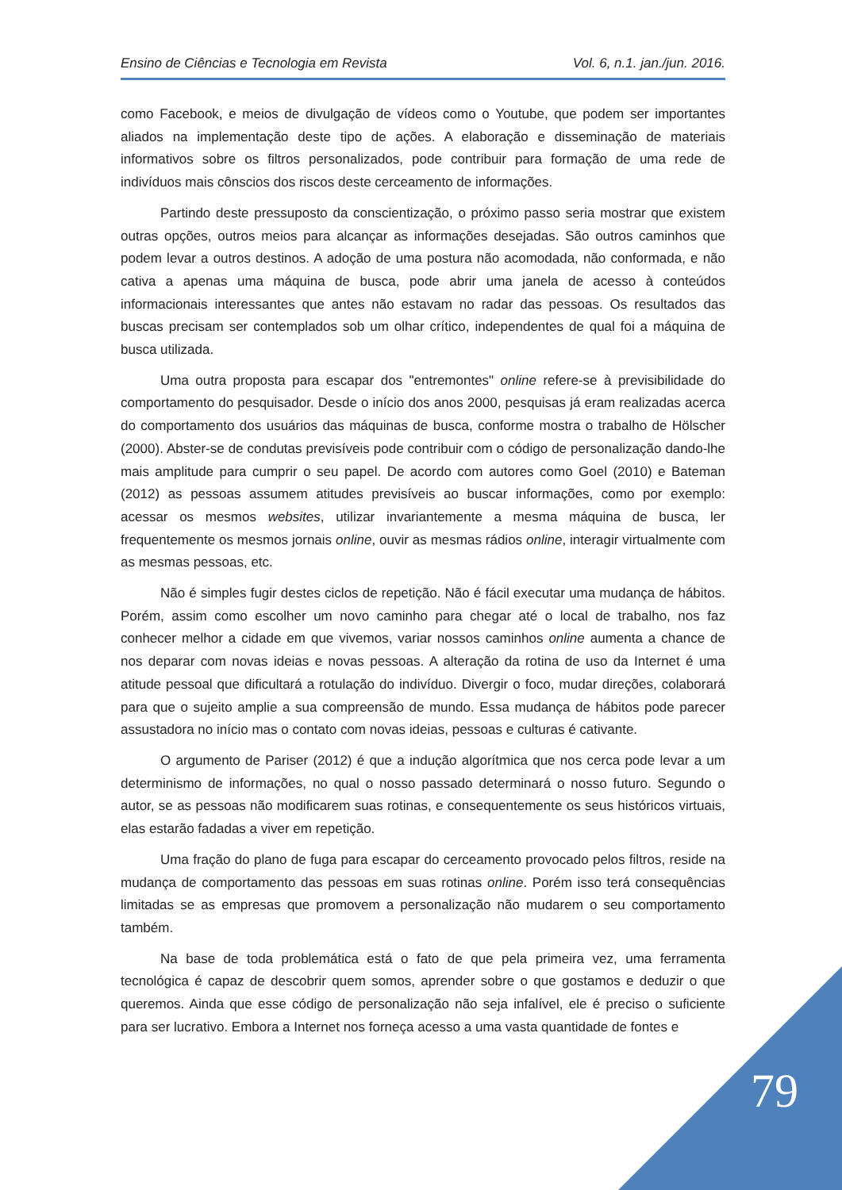Ensino de Ciências e Tecnologia em Revista Vol. 6, n.1. jan./jun. 2016.
como Facebook, e meios de divulgação de vídeos como o Youtube, que podem ser importantes aliados na implementação deste tipo de ações. A elaboração e disseminação de materiais informativos sobre os filtros personalizados, pode contribuir para formação de uma rede de indivíduos mais cônscios dos riscos deste cerceamento de informações.
Partindo deste pressuposto da conscientização, o próximo passo seria mostrar que existem outras opções, outros meios para alcançar as informações desejadas. São outros caminhos que podem levar a outros destinos. A adoção de uma postura não acomodada, não conformada, e não cativa a apenas uma máquina de busca, pode abrir uma janela de acesso à conteúdos informacionais interessantes que antes não estavam no radar das pessoas. Os resultados das buscas precisam ser contemplados sob um olhar crítico, independentes de qual foi a máquina de busca utilizada.
Uma outra proposta para escapar dos "entremontes" online refere-se à previsibilidade do comportamento do pesquisador. Desde o início dos anos 2000, pesquisas já eram realizadas acerca do comportamento dos usuários das máquinas de busca, conforme mostra o trabalho de Hölscher (2000). Abster-se de condutas previsíveis pode contribuir com o código de personalização dando-lhe mais amplitude para cumprir o seu papel. De acordo com autores como Goel (2010) e Bateman (2012) as pessoas assumem atitudes previsíveis ao buscar informações, como por exemplo: acessar os mesmos websites, utilizar invariantemente a mesma máquina de busca, ler frequentemente os mesmos jornais online, ouvir as mesmas rádios online, interagir virtualmente com as mesmas pessoas, etc.
Não é simples fugir destes ciclos de repetição. Não é fácil executar uma mudança de hábitos. Porém, assim como escolher um novo caminho para chegar até o local de trabalho, nos faz conhecer melhor a cidade em que vivemos, variar nossos caminhos online aumenta a chance de nos deparar com novas ideias e novas pessoas. A alteração da rotina de uso da Internet é uma atitude pessoal que dificultará a rotulação do indivíduo. Divergir o foco, mudar direções, colaborará para que o sujeito amplie a sua compreensão de mundo. Essa mudança de hábitos pode parecer assustadora no início mas o contato com novas ideias, pessoas e culturas é cativante.
O argumento de Pariser (2012) é que a indução algorítmica que nos cerca pode levar a um determinismo de informações, no qual o nosso passado determinará o nosso futuro. Segundo o autor, se as pessoas não modificarem suas rotinas, e consequentemente os seus históricos virtuais, elas estarão fadadas a viver em repetição.
Uma fração do plano de fuga para escapar do cerceamento provocado pelos filtros, reside na mudança de comportamento das pessoas em suas rotinas online. Porém isso terá consequências limitadas se as empresas que promovem a personalização não mudarem o seu comportamento também.
Na base de toda problemática está o fato de que pela primeira vez, uma ferramenta tecnológica é capaz de descobrir quem somos, aprender sobre o que gostamos e deduzir o que queremos. Ainda que esse código de personalização não seja infalível, ele é preciso o suficiente para ser lucrativo. Embora a Internet nos forneça acesso a uma vasta quantidade de fontes e
79